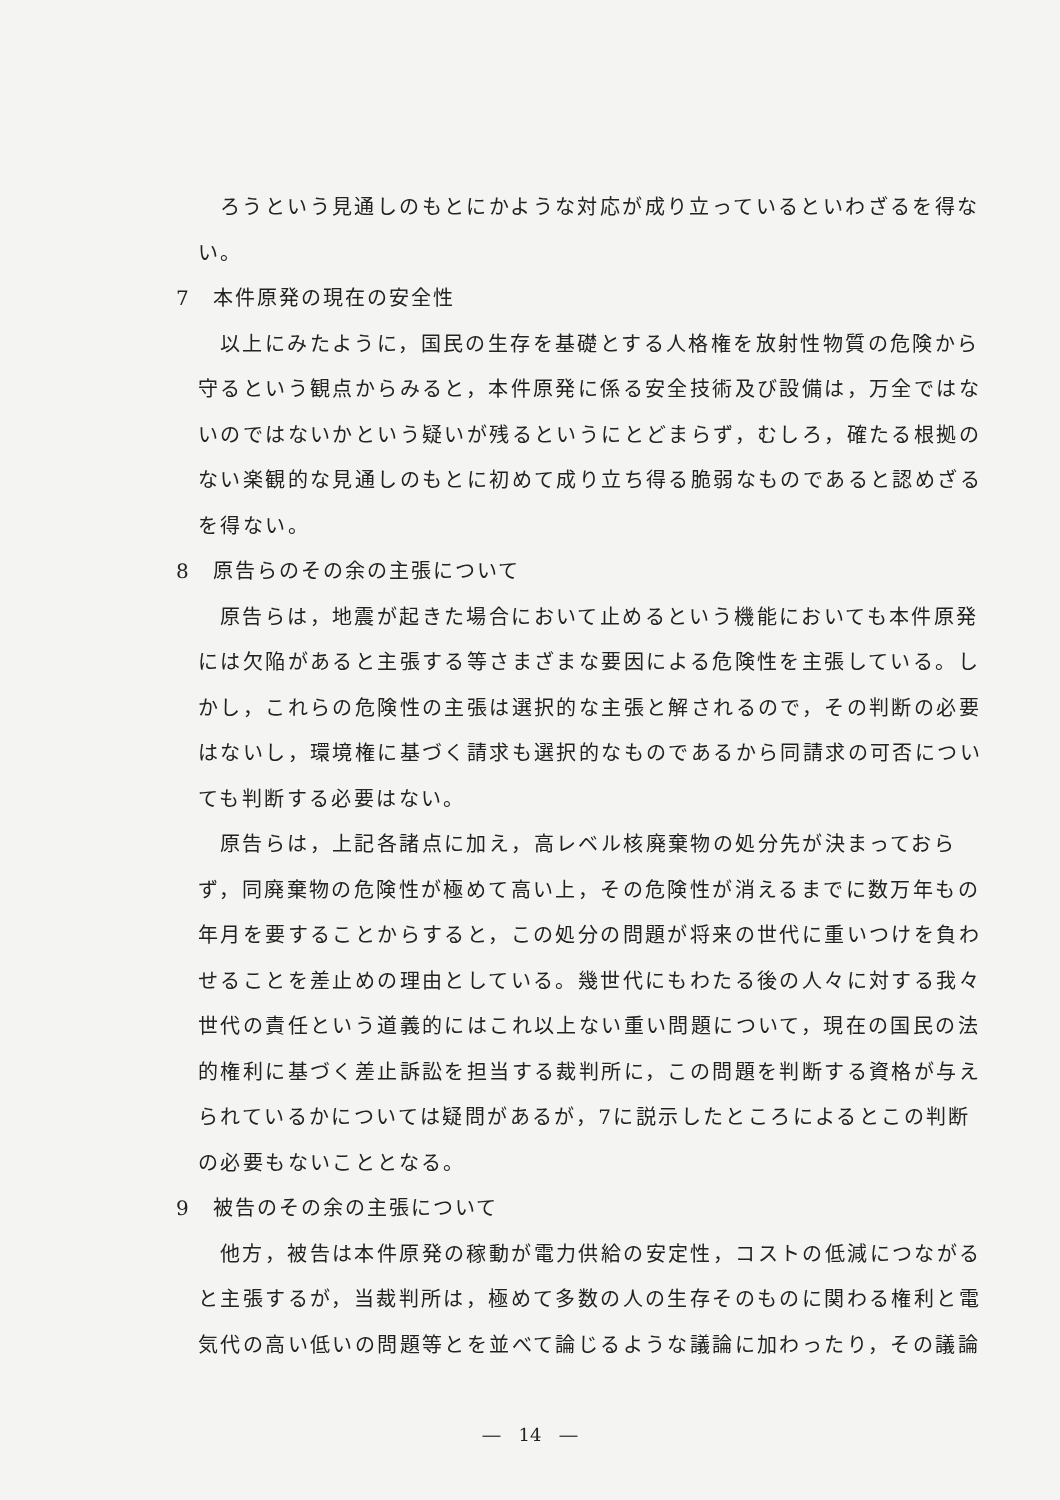ろうという見通しのもとにかような対応が成り立っているといわざるを得ない。
7　本件原発の現在の安全性
以上にみたように，国民の生存を基礎とする人格権を放射性物質の危険から守るという観点からみると，本件原発に係る安全技術及び設備は，万全ではないのではないかという疑いが残るというにとどまらず，むしろ，確たる根拠のない楽観的な見通しのもとに初めて成り立ち得る脆弱なものであると認めざるを得ない。
8　原告らのその余の主張について
原告らは，地震が起きた場合において止めるという機能においても本件原発には欠陥があると主張する等さまざまな要因による危険性を主張している。しかし，これらの危険性の主張は選択的な主張と解されるので，その判断の必要はないし，環境権に基づく請求も選択的なものであるから同請求の可否についても判断する必要はない。
原告らは，上記各諸点に加え，高レベル核廃棄物の処分先が決まっておらず，同廃棄物の危険性が極めて高い上，その危険性が消えるまでに数万年もの年月を要することからすると，この処分の問題が将来の世代に重いつけを負わせることを差止めの理由としている。幾世代にもわたる後の人々に対する我々世代の責任という道義的にはこれ以上ない重い問題について，現在の国民の法的権利に基づく差止訴訟を担当する裁判所に，この問題を判断する資格が与えられているかについては疑問があるが，7に説示したところによるとこの判断の必要もないこととなる。
9　被告のその余の主張について
他方，被告は本件原発の稼動が電力供給の安定性，コストの低減につながると主張するが，当裁判所は，極めて多数の人の生存そのものに関わる権利と電気代の高い低いの問題等とを並べて論じるような議論に加わったり，その議論
―　14　―